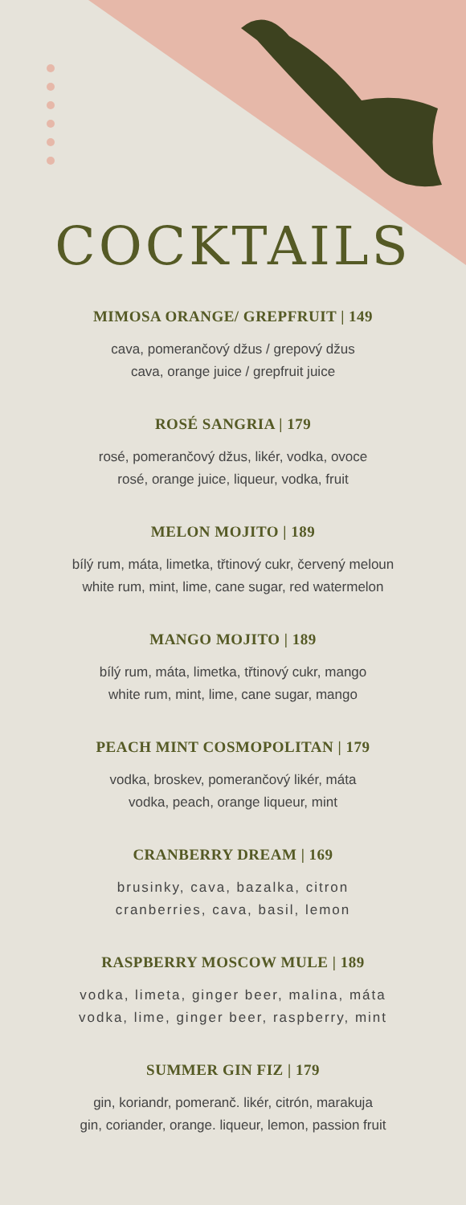COCKTAILS
MIMOSA ORANGE/ GREPFRUIT | 149
cava, pomerančový džus / grepový džus
cava, orange juice / grepfruit juice
ROSÉ SANGRIA | 179
rosé, pomerančový džus, likér, vodka, ovoce
rosé, orange juice, liqueur, vodka, fruit
MELON MOJITO | 189
bílý rum, máta, limetka, třtinový cukr, červený meloun
white rum, mint, lime, cane sugar, red watermelon
MANGO MOJITO | 189
bílý rum, máta, limetka, třtinový cukr, mango
white rum, mint, lime, cane sugar, mango
PEACH MINT COSMOPOLITAN | 179
vodka, broskev, pomerančový likér, máta
vodka, peach, orange liqueur, mint
CRANBERRY DREAM | 169
brusinky, cava, bazalka, citron
cranberries, cava, basil, lemon
RASPBERRY MOSCOW MULE | 189
vodka, limeta, ginger beer, malina, máta
vodka, lime, ginger beer, raspberry, mint
SUMMER GIN FIZ | 179
gin, koriandr, pomeranč. likér, citrón, marakuja
gin, coriander, orange. liqueur, lemon, passion fruit